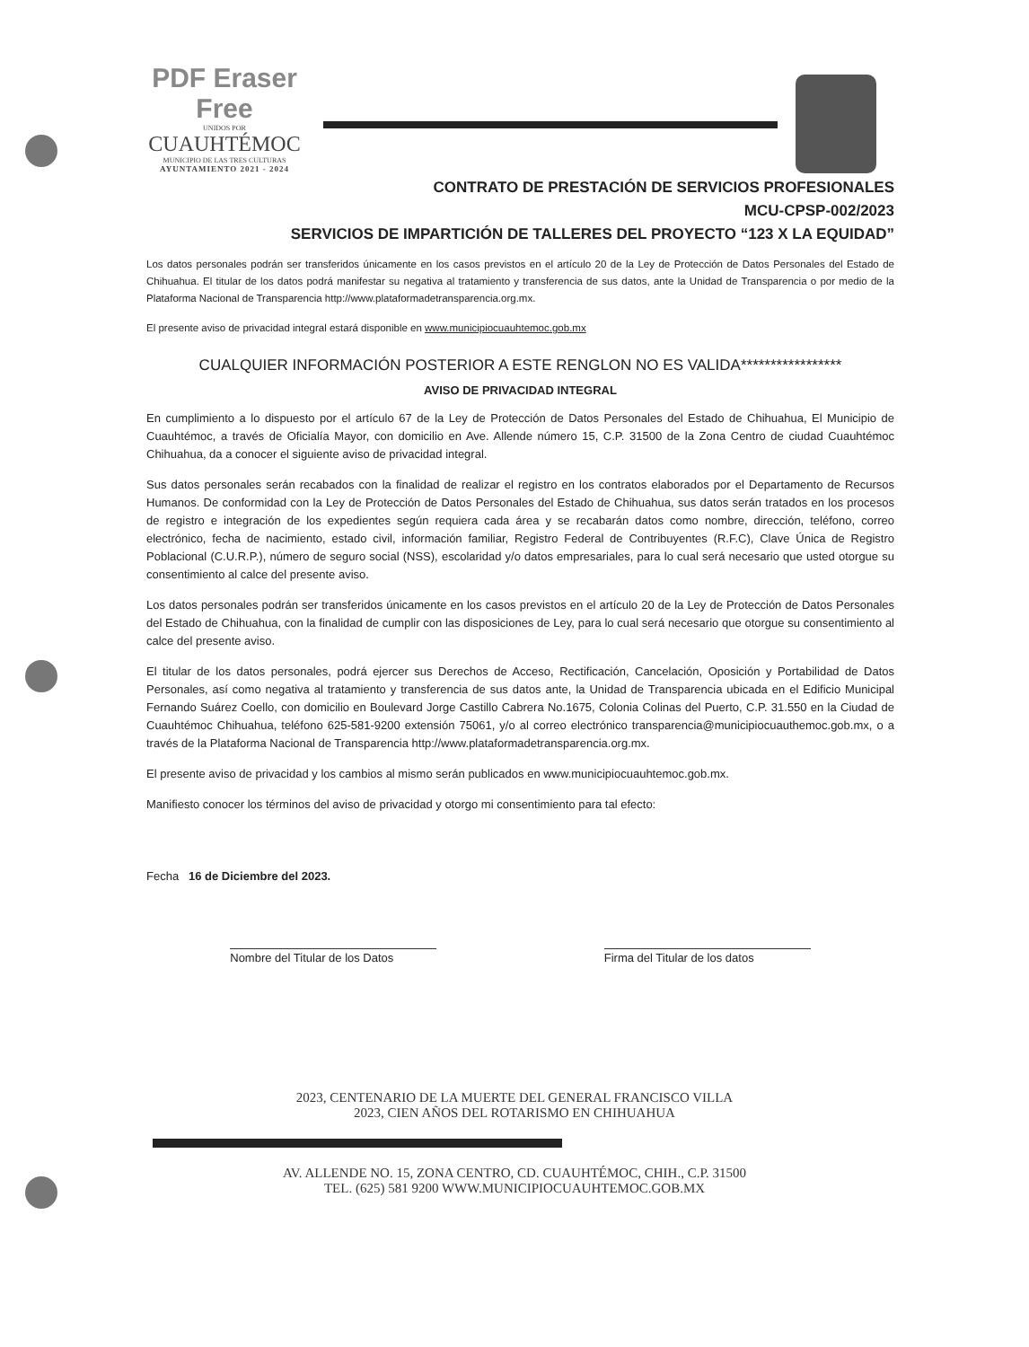PDF Eraser Free
UNIDOS POR
CUAUHTÉMOC
MUNICIPIO DE LAS TRES CULTURAS
AYUNTAMIENTO 2021 - 2024
CONTRATO DE PRESTACIÓN DE SERVICIOS PROFESIONALES
MCU-CPSP-002/2023
SERVICIOS DE IMPARTICIÓN DE TALLERES DEL PROYECTO “123 X LA EQUIDAD”
Los datos personales podrán ser transferidos únicamente en los casos previstos en el artículo 20 de la Ley de Protección de Datos Personales del Estado de Chihuahua. El titular de los datos podrá manifestar su negativa al tratamiento y transferencia de sus datos, ante la Unidad de Transparencia o por medio de la Plataforma Nacional de Transparencia http://www.plataformadetransparencia.org.mx.
El presente aviso de privacidad integral estará disponible en www.municipiocuauhtemoc.gob.mx
CUALQUIER INFORMACIÓN POSTERIOR A ESTE RENGLON NO ES VALIDA*****************
AVISO DE PRIVACIDAD INTEGRAL
En cumplimiento a lo dispuesto por el artículo 67 de la Ley de Protección de Datos Personales del Estado de Chihuahua, El Municipio de Cuauhtémoc, a través de Oficialía Mayor, con domicilio en Ave. Allende número 15, C.P. 31500 de la Zona Centro de ciudad Cuauhtémoc Chihuahua, da a conocer el siguiente aviso de privacidad integral.
Sus datos personales serán recabados con la finalidad de realizar el registro en los contratos elaborados por el Departamento de Recursos Humanos. De conformidad con la Ley de Protección de Datos Personales del Estado de Chihuahua, sus datos serán tratados en los procesos de registro e integración de los expedientes según requiera cada área y se recabarán datos como nombre, dirección, teléfono, correo electrónico, fecha de nacimiento, estado civil, información familiar, Registro Federal de Contribuyentes (R.F.C), Clave Única de Registro Poblacional (C.U.R.P.), número de seguro social (NSS), escolaridad y/o datos empresariales, para lo cual será necesario que usted otorgue su consentimiento al calce del presente aviso.
Los datos personales podrán ser transferidos únicamente en los casos previstos en el artículo 20 de la Ley de Protección de Datos Personales del Estado de Chihuahua, con la finalidad de cumplir con las disposiciones de Ley, para lo cual será necesario que otorgue su consentimiento al calce del presente aviso.
El titular de los datos personales, podrá ejercer sus Derechos de Acceso, Rectificación, Cancelación, Oposición y Portabilidad de Datos Personales, así como negativa al tratamiento y transferencia de sus datos ante, la Unidad de Transparencia ubicada en el Edificio Municipal Fernando Suárez Coello, con domicilio en Boulevard Jorge Castillo Cabrera No.1675, Colonia Colinas del Puerto, C.P. 31.550 en la Ciudad de Cuauhtémoc Chihuahua, teléfono 625-581-9200 extensión 75061, y/o al correo electrónico transparencia@municipiocuauthemoc.gob.mx, o a través de la Plataforma Nacional de Transparencia http://www.plataformadetransparencia.org.mx.
El presente aviso de privacidad y los cambios al mismo serán publicados en www.municipiocuauhtemoc.gob.mx.
Manifiesto conocer los términos del aviso de privacidad y otorgo mi consentimiento para tal efecto:
Fecha 16 de Diciembre del 2023.
Nombre del Titular de los Datos
Firma del Titular de los datos
2023, CENTENARIO DE LA MUERTE DEL GENERAL FRANCISCO VILLA
2023, CIEN AÑOS DEL ROTARISMO EN CHIHUAHUA
AV. ALLENDE NO. 15, ZONA CENTRO, CD. CUAUHTÉMOC, CHIH., C.P. 31500
TEL. (625) 581 9200 WWW.MUNICIPIOCUAUHTEMOC.GOB.MX